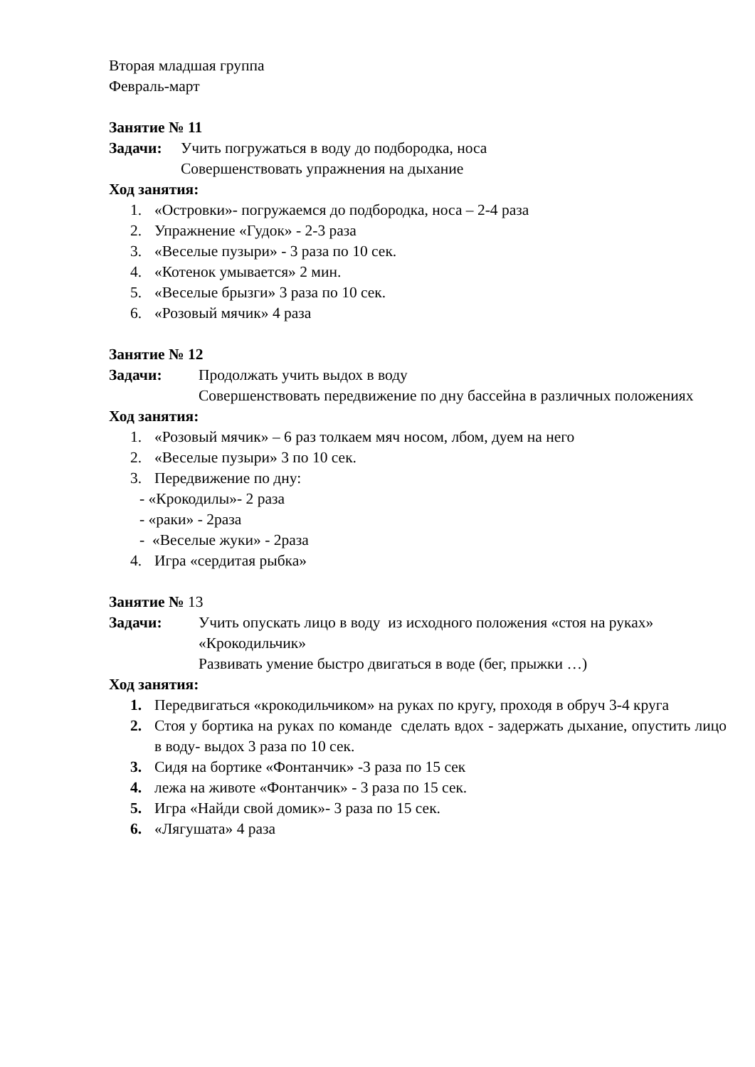Вторая младшая группа
Февраль-март
Занятие № 11
Задачи: Учить погружаться в воду до подбородка, носа
Совершенствовать упражнения на дыхание
Ход занятия:
1. «Островки»- погружаемся до подбородка, носа – 2-4 раза
2. Упражнение «Гудок» - 2-3 раза
3. «Веселые пузыри» - 3 раза по 10 сек.
4. «Котенок умывается» 2 мин.
5. «Веселые брызги» 3 раза по 10 сек.
6. «Розовый мячик» 4 раза
Занятие № 12
Задачи: Продолжать учить выдох в воду
Совершенствовать передвижение по дну бассейна в различных положениях
Ход занятия:
1. «Розовый мячик» – 6 раз толкаем мяч носом, лбом, дуем на него
2. «Веселые пузыри» 3 по 10 сек.
3. Передвижение по дну:
- «Крокодилы»- 2 раза
- «раки» - 2раза
- «Веселые жуки» - 2раза
4. Игра «сердитая рыбка»
Занятие № 13
Задачи: Учить опускать лицо в воду из исходного положения «стоя на руках» «Крокодильчик»
Развивать умение быстро двигаться в воде (бег, прыжки …)
Ход занятия:
1. Передвигаться «крокодильчиком» на руках по кругу, проходя в обруч 3-4 круга
2. Стоя у бортика на руках по команде сделать вдох - задержать дыхание, опустить лицо в воду- выдох 3 раза по 10 сек.
3. Сидя на бортике «Фонтанчик» -3 раза по 15 сек
4. лежа на животе «Фонтанчик» - 3 раза по 15 сек.
5. Игра «Найди свой домик»- 3 раза по 15 сек.
6. «Лягушата» 4 раза